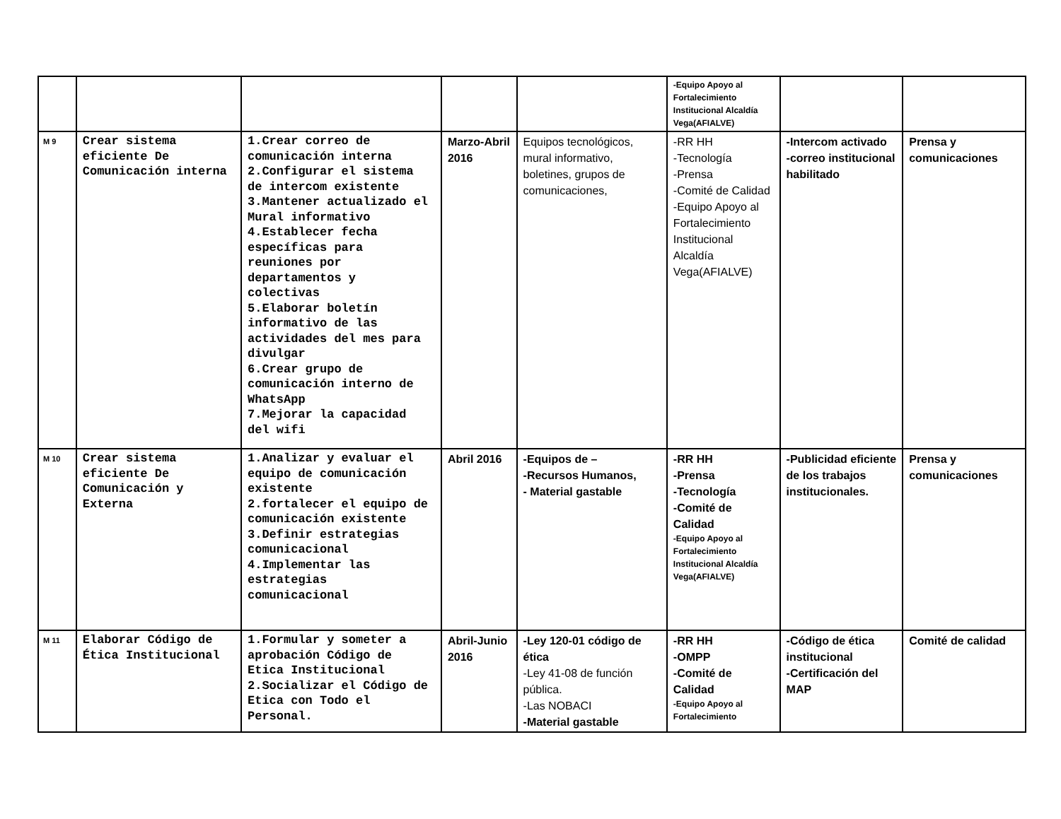| | | | | | -Equipo Apoyo al Fortalecimiento Institucional Alcaldía Vega(AFIALVE) | | |
| M 9 | Crear sistema eficiente De Comunicación interna | 1.Crear correo de comunicación interna 2.Configurar el sistema de intercom existente 3.Mantener actualizado el Mural informativo 4.Establecer fecha específicas para reuniones por departamentos y colectivas 5.Elaborar boletín informativo de las actividades del mes para divulgar 6.Crear grupo de comunicación interno de WhatsApp 7.Mejorar la capacidad del wifi | Marzo-Abril 2016 | Equipos tecnológicos, mural informativo, boletines, grupos de comunicaciones, | -RR HH -Tecnología -Prensa -Comité de Calidad -Equipo Apoyo al Fortalecimiento Institucional Alcaldía Vega(AFIALVE) | -Intercom activado -correo institucional habilitado | Prensa y comunicaciones |
| M 10 | Crear sistema eficiente De Comunicación y Externa | 1.Analizar y evaluar el equipo de comunicación existente 2.fortalecer el equipo de comunicación existente 3.Definir estrategias comunicacional 4.Implementar las estrategias comunicacional | Abril 2016 | -Equipos de – -Recursos Humanos, - Material gastable | -RR HH -Prensa -Tecnología -Comité de Calidad -Equipo Apoyo al Fortalecimiento Institucional Alcaldía Vega(AFIALVE) | -Publicidad eficiente de los trabajos institucionales. | Prensa y comunicaciones |
| M 11 | Elaborar Código de Ética Institucional | 1.Formular y someter a aprobación Código de Etica Institucional 2.Socializar el Código de Etica con Todo el Personal. | Abril-Junio 2016 | -Ley 120-01 código de ética -Ley 41-08 de función pública. -Las NOBACI -Material gastable | -RR HH -OMPP -Comité de Calidad -Equipo Apoyo al Fortalecimiento | -Código de ética institucional -Certificación del MAP | Comité de calidad |